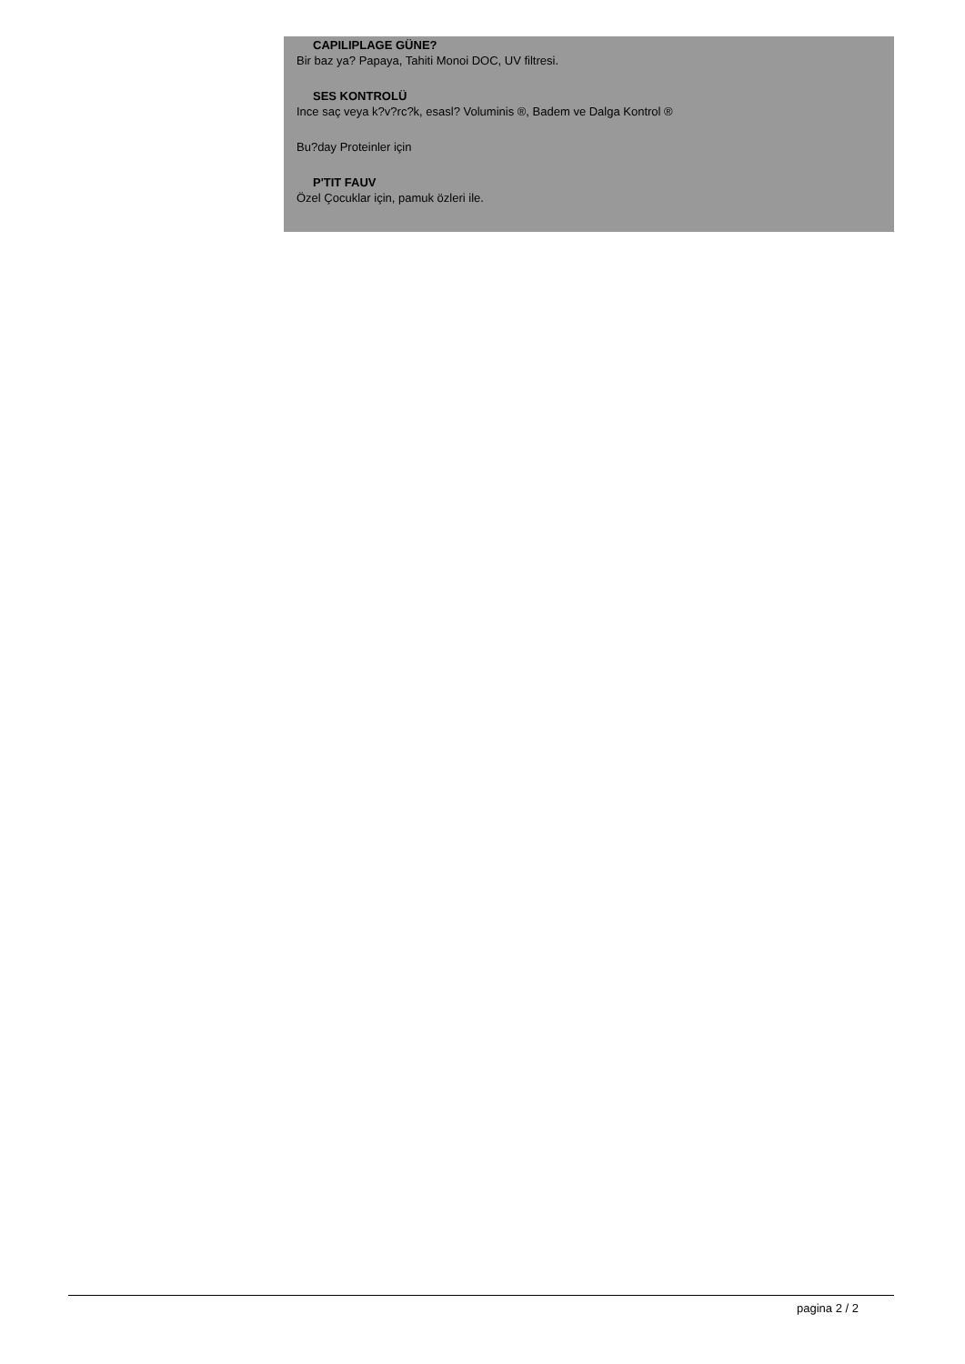CAPILIPLAGE GÜNE?
Bir baz ya? Papaya, Tahiti Monoi DOC, UV filtresi.
SES KONTROLÜ
Ince saç veya k?v?rc?k, esasl? Voluminis ®, Badem ve Dalga Kontrol ®
Bu?day Proteinler için
P'TIT FAUV
Özel Çocuklar için, pamuk özleri ile.
pagina 2 / 2